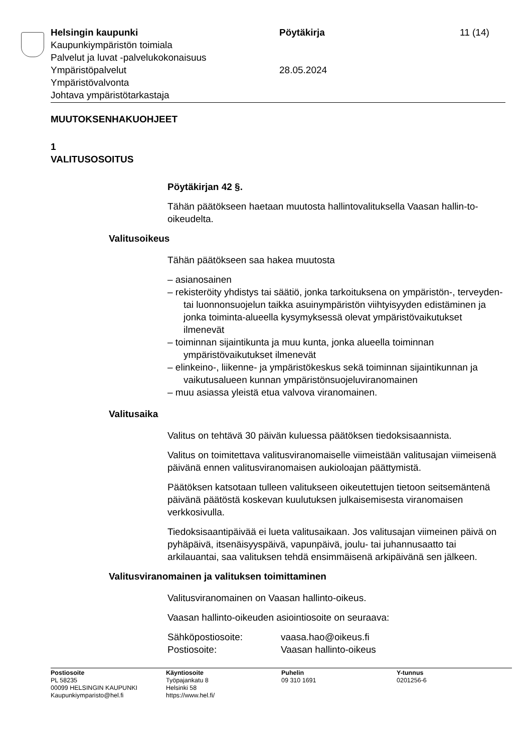Helsingin kaupunki Pöytäkirja 11 (14)
Kaupunkiympäristön toimiala
Palvelut ja luvat -palvelukokonaisuus
Ympäristöpalvelut 28.05.2024
Ympäristövalvonta
Johtava ympäristötarkastaja
MUUTOKSENHAKUOHJEET
1
VALITUSOSOITUS
Pöytäkirjan 42 §.
Tähän päätökseen haetaan muutosta hallintovalituksella Vaasan hallin-to-oikeudelta.
Valitusoikeus
Tähän päätökseen saa hakea muutosta
– asianosainen
– rekisteröity yhdistys tai säätiö, jonka tarkoituksena on ympäristön-, terveyden- tai luonnonsuojelun taikka asuinympäristön viihtyisyyden edistäminen ja jonka toiminta-alueella kysymyksessä olevat ympäristövaikutukset ilmenevät
– toiminnan sijaintikunta ja muu kunta, jonka alueella toiminnan ympäristövaikutukset ilmenevät
– elinkeino-, liikenne- ja ympäristökeskus sekä toiminnan sijaintikunnan ja vaikutusalueen kunnan ympäristönsuojeluviranomainen
– muu asiassa yleistä etua valvova viranomainen.
Valitusaika
Valitus on tehtävä 30 päivän kuluessa päätöksen tiedoksisaannista.
Valitus on toimitettava valitusviranomaiselle viimeistään valitusajan viimeisenä päivänä ennen valitusviranomaisen aukioloajan päättymistä.
Päätöksen katsotaan tulleen valitukseen oikeutettujen tietoon seitsemäntenä päivänä päätöstä koskevan kuulutuksen julkaisemisesta viranomaisen verkkosivulla.
Tiedoksisaantipäivää ei lueta valitusaikaan. Jos valitusajan viimeinen päivä on pyhäpäivä, itsenäisyyspäivä, vapunpäivä, joulu- tai juhannusaatto tai arkilauantai, saa valituksen tehdä ensimmäisenä arkipäivänä sen jälkeen.
Valitusviranomainen ja valituksen toimittaminen
Valitusviranomainen on Vaasan hallinto-oikeus.
Vaasan hallinto-oikeuden asiointiosoite on seuraava:
Sähköpostiosoite: vaasa.hao@oikeus.fi
Postiosoite: Vaasan hallinto-oikeus
Postiosoite
PL 58235
00099 HELSINGIN KAUPUNKI
Kaupunkiymparisto@hel.fi
Käyntiosoite
Työpajankatu 8
Helsinki 58
https://www.hel.fi/
Puhelin
09 310 1691
Y-tunnus
0201256-6